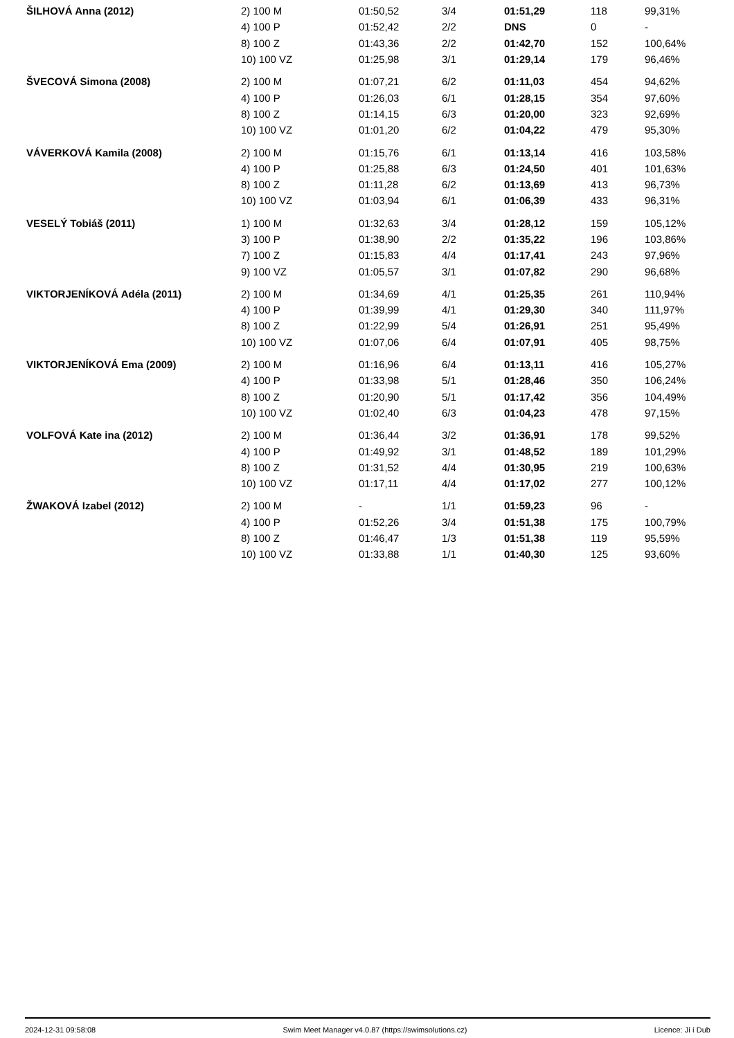| ŠILHOVÁ Anna (2012) | 2) 100 M | 01:50,52 | 3/4 | 01:51,29 | 118 | 99,31% |
| | 4) 100 P | 01:52,42 | 2/2 | DNS | 0 | - |
| | 8) 100 Z | 01:43,36 | 2/2 | 01:42,70 | 152 | 100,64% |
| | 10) 100 VZ | 01:25,98 | 3/1 | 01:29,14 | 179 | 96,46% |
| ŠVECOVÁ Simona (2008) | 2) 100 M | 01:07,21 | 6/2 | 01:11,03 | 454 | 94,62% |
| | 4) 100 P | 01:26,03 | 6/1 | 01:28,15 | 354 | 97,60% |
| | 8) 100 Z | 01:14,15 | 6/3 | 01:20,00 | 323 | 92,69% |
| | 10) 100 VZ | 01:01,20 | 6/2 | 01:04,22 | 479 | 95,30% |
| VÁVERKOVÁ Kamila (2008) | 2) 100 M | 01:15,76 | 6/1 | 01:13,14 | 416 | 103,58% |
| | 4) 100 P | 01:25,88 | 6/3 | 01:24,50 | 401 | 101,63% |
| | 8) 100 Z | 01:11,28 | 6/2 | 01:13,69 | 413 | 96,73% |
| | 10) 100 VZ | 01:03,94 | 6/1 | 01:06,39 | 433 | 96,31% |
| VESELÝ Tobiáš (2011) | 1) 100 M | 01:32,63 | 3/4 | 01:28,12 | 159 | 105,12% |
| | 3) 100 P | 01:38,90 | 2/2 | 01:35,22 | 196 | 103,86% |
| | 7) 100 Z | 01:15,83 | 4/4 | 01:17,41 | 243 | 97,96% |
| | 9) 100 VZ | 01:05,57 | 3/1 | 01:07,82 | 290 | 96,68% |
| VIKTORJENÍKOVÁ Adéla (2011) | 2) 100 M | 01:34,69 | 4/1 | 01:25,35 | 261 | 110,94% |
| | 4) 100 P | 01:39,99 | 4/1 | 01:29,30 | 340 | 111,97% |
| | 8) 100 Z | 01:22,99 | 5/4 | 01:26,91 | 251 | 95,49% |
| | 10) 100 VZ | 01:07,06 | 6/4 | 01:07,91 | 405 | 98,75% |
| VIKTORJENÍKOVÁ Ema (2009) | 2) 100 M | 01:16,96 | 6/4 | 01:13,11 | 416 | 105,27% |
| | 4) 100 P | 01:33,98 | 5/1 | 01:28,46 | 350 | 106,24% |
| | 8) 100 Z | 01:20,90 | 5/1 | 01:17,42 | 356 | 104,49% |
| | 10) 100 VZ | 01:02,40 | 6/3 | 01:04,23 | 478 | 97,15% |
| VOLFOVÁ Kate ina (2012) | 2) 100 M | 01:36,44 | 3/2 | 01:36,91 | 178 | 99,52% |
| | 4) 100 P | 01:49,92 | 3/1 | 01:48,52 | 189 | 101,29% |
| | 8) 100 Z | 01:31,52 | 4/4 | 01:30,95 | 219 | 100,63% |
| | 10) 100 VZ | 01:17,11 | 4/4 | 01:17,02 | 277 | 100,12% |
| ŽWAKOVÁ Izabel (2012) | 2) 100 M | - | 1/1 | 01:59,23 | 96 | - |
| | 4) 100 P | 01:52,26 | 3/4 | 01:51,38 | 175 | 100,79% |
| | 8) 100 Z | 01:46,47 | 1/3 | 01:51,38 | 119 | 95,59% |
| | 10) 100 VZ | 01:33,88 | 1/1 | 01:40,30 | 125 | 93,60% |
2024-12-31 09:58:08 Swim Meet Manager v4.0.87 (https://swimsolutions.cz) Licence: Ji í Dub